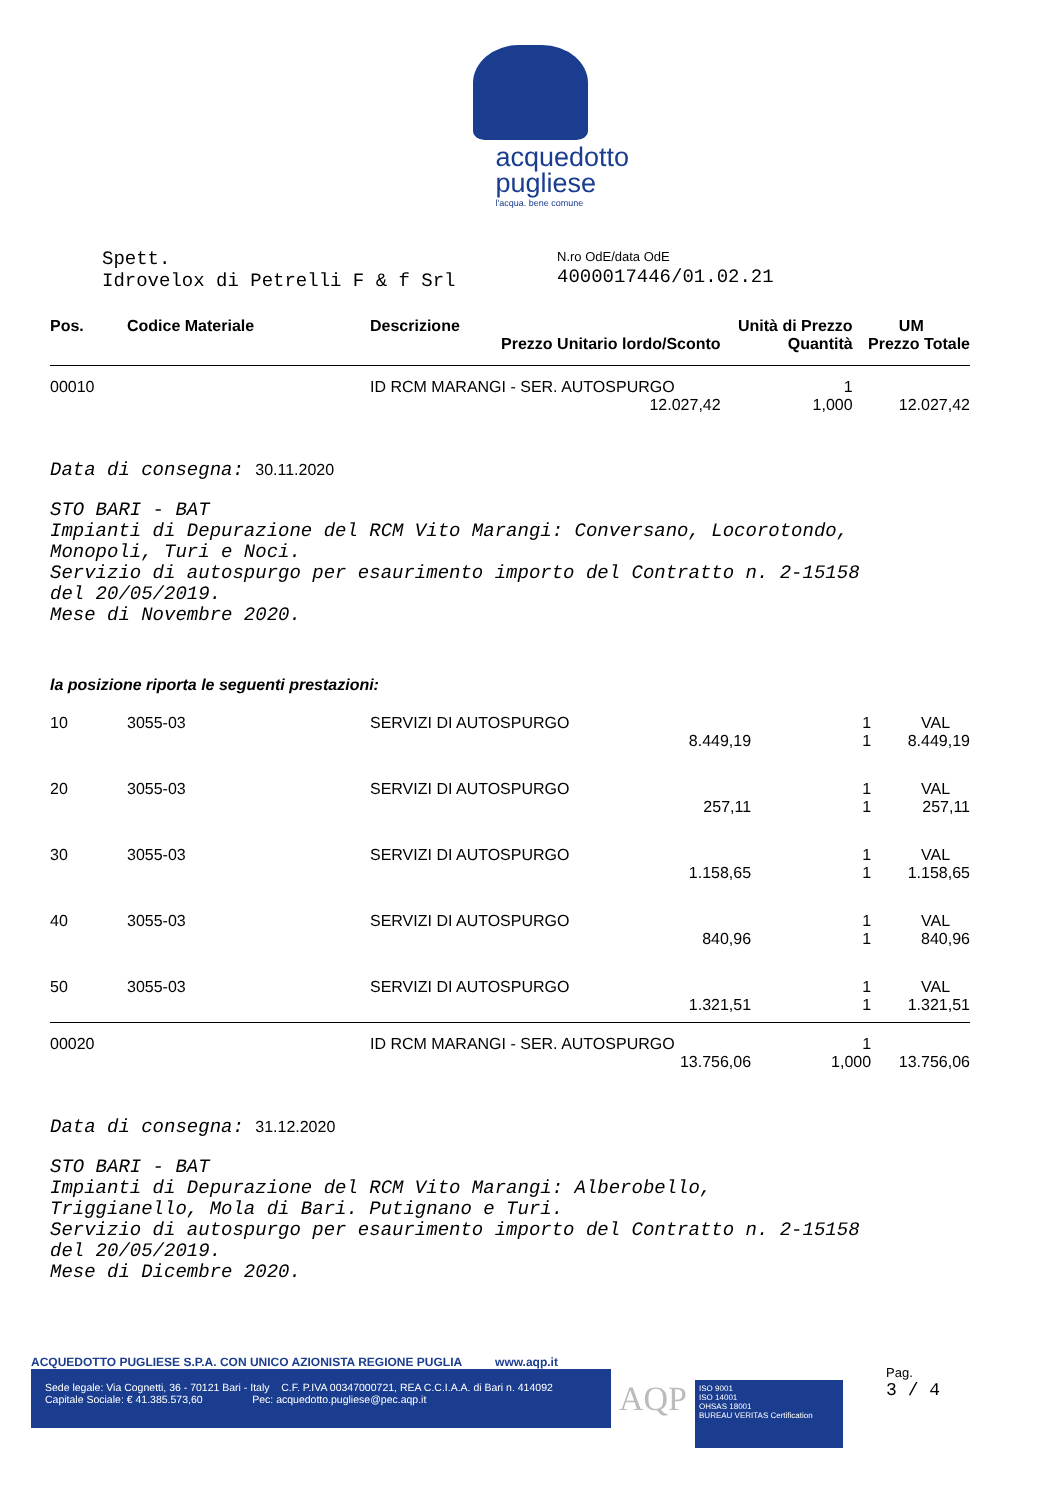acquedotto
pugliese
l'acqua. bene comune
Spett.
Idrovelox di Petrelli F & f Srl
N.ro OdE/data OdE
4000017446/01.02.21
| Pos. | Codice Materiale | Descrizione | Unità di Prezzo | UM |
| --- | --- | --- | --- | --- |
| | | Prezzo Unitario lordo/Sconto | Quantità | Prezzo Totale |
| 00010 | | ID RCM MARANGI - SER. AUTOSPURGO | 1 | |
| | | 12.027,42 | 1,000 | 12.027,42 |
Data di consegna: 30.11.2020
STO BARI - BAT
Impianti di Depurazione del RCM Vito Marangi: Conversano, Locorotondo,
Monopoli, Turi e Noci.
Servizio di autospurgo per esaurimento importo del Contratto n. 2-15158
del 20/05/2019.
Mese di Novembre 2020.
la posizione riporta le seguenti prestazioni:
| 10 | 3055-03 | SERVIZI DI AUTOSPURGO | 1 | VAL |
| | | 8.449,19 | 1 | 8.449,19 |
| 20 | 3055-03 | SERVIZI DI AUTOSPURGO | 1 | VAL |
| | | 257,11 | 1 | 257,11 |
| 30 | 3055-03 | SERVIZI DI AUTOSPURGO | 1 | VAL |
| | | 1.158,65 | 1 | 1.158,65 |
| 40 | 3055-03 | SERVIZI DI AUTOSPURGO | 1 | VAL |
| | | 840,96 | 1 | 840,96 |
| 50 | 3055-03 | SERVIZI DI AUTOSPURGO | 1 | VAL |
| | | 1.321,51 | 1 | 1.321,51 |
| 00020 | | ID RCM MARANGI - SER. AUTOSPURGO | 1 | |
| | | 13.756,06 | 1,000 | 13.756,06 |
Data di consegna: 31.12.2020
STO BARI - BAT
Impianti di Depurazione del RCM Vito Marangi: Alberobello,
Triggianello, Mola di Bari. Putignano e Turi.
Servizio di autospurgo per esaurimento importo del Contratto n. 2-15158
del 20/05/2019.
Mese di Dicembre 2020.
ACQUEDOTTO PUGLIESE S.P.A. CON UNICO AZIONISTA REGIONE PUGLIA www.aqp.it
Sede legale: Via Cognetti, 36 - 70121 Bari - Italy C.F. P.IVA 00347000721, REA C.C.I.A.A. di Bari n. 414092
Capitale Sociale: € 41.385.573,60 Pec: acquedotto.pugliese@pec.aqp.it
AQP
ISO 9001
ISO 14001
OHSAS 18001
BUREAU VERITAS Certification
Pag.
3 / 4